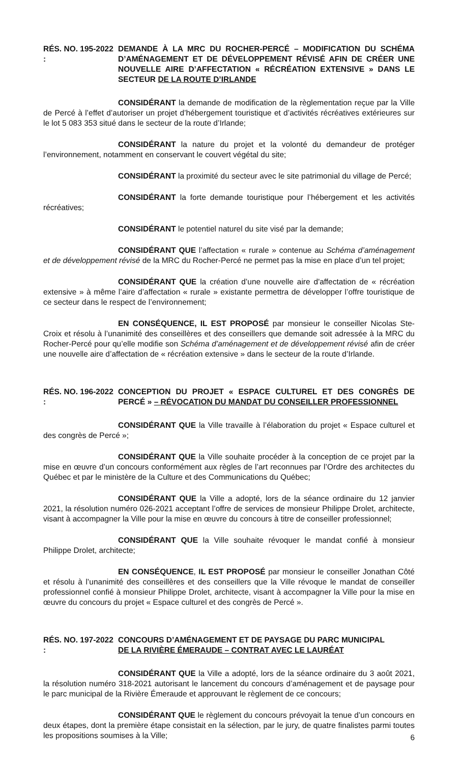RÉS. NO. 195-2022 :
DEMANDE À LA MRC DU ROCHER-PERCÉ – MODIFICATION DU SCHÉMA D’AMÉNAGEMENT ET DE DÉVELOPPEMENT RÉVISÉ AFIN DE CRÉER UNE NOUVELLE AIRE D’AFFECTATION « RÉCRÉATION EXTENSIVE » DANS LE SECTEUR DE LA ROUTE D’IRLANDE
CONSIDÉRANT la demande de modification de la règlementation reçue par la Ville de Percé à l’effet d’autoriser un projet d’hébergement touristique et d’activités récréatives extérieures sur le lot 5 083 353 situé dans le secteur de la route d’Irlande;
CONSIDÉRANT la nature du projet et la volonté du demandeur de protéger l’environnement, notamment en conservant le couvert végétal du site;
CONSIDÉRANT la proximité du secteur avec le site patrimonial du village de Percé;
CONSIDÉRANT la forte demande touristique pour l’hébergement et les activités récréatives;
CONSIDÉRANT le potentiel naturel du site visé par la demande;
CONSIDÉRANT QUE l’affectation « rurale » contenue au Schéma d’aménagement et de développement révisé de la MRC du Rocher-Percé ne permet pas la mise en place d’un tel projet;
CONSIDÉRANT QUE la création d’une nouvelle aire d'affectation de « récréation extensive » à même l’aire d’affectation « rurale » existante permettra de développer l’offre touristique de ce secteur dans le respect de l’environnement;
EN CONSÉQUENCE, IL EST PROPOSÉ par monsieur le conseiller Nicolas Ste-Croix et résolu à l’unanimité des conseillères et des conseillers que demande soit adressée à la MRC du Rocher-Percé pour qu’elle modifie son Schéma d’aménagement et de développement révisé afin de créer une nouvelle aire d’affectation de « récréation extensive » dans le secteur de la route d’Irlande.
RÉS. NO. 196-2022 :
CONCEPTION DU PROJET « ESPACE CULTUREL ET DES CONGRÈS DE PERCÉ » – RÉVOCATION DU MANDAT DU CONSEILLER PROFESSIONNEL
CONSIDÉRANT QUE la Ville travaille à l’élaboration du projet « Espace culturel et des congrès de Percé »;
CONSIDÉRANT QUE la Ville souhaite procéder à la conception de ce projet par la mise en œuvre d’un concours conformément aux règles de l’art reconnues par l’Ordre des architectes du Québec et par le ministère de la Culture et des Communications du Québec;
CONSIDÉRANT QUE la Ville a adopté, lors de la séance ordinaire du 12 janvier 2021, la résolution numéro 026-2021 acceptant l’offre de services de monsieur Philippe Drolet, architecte, visant à accompagner la Ville pour la mise en œuvre du concours à titre de conseiller professionnel;
CONSIDÉRANT QUE la Ville souhaite révoquer le mandat confié à monsieur Philippe Drolet, architecte;
EN CONSÉQUENCE, IL EST PROPOSÉ par monsieur le conseiller Jonathan Côté et résolu à l’unanimité des conseillères et des conseillers que la Ville révoque le mandat de conseiller professionnel confié à monsieur Philippe Drolet, architecte, visant à accompagner la Ville pour la mise en œuvre du concours du projet « Espace culturel et des congrès de Percé ».
RÉS. NO. 197-2022 :
CONCOURS D’AMÉNAGEMENT ET DE PAYSAGE DU PARC MUNICIPAL
DE LA RIVIÈRE ÉMERAUDE – CONTRAT AVEC LE LAURÉAT
CONSIDÉRANT QUE la Ville a adopté, lors de la séance ordinaire du 3 août 2021, la résolution numéro 318-2021 autorisant le lancement du concours d’aménagement et de paysage pour le parc municipal de la Rivière Émeraude et approuvant le règlement de ce concours;
CONSIDÉRANT QUE le règlement du concours prévoyait la tenue d’un concours en deux étapes, dont la première étape consistait en la sélection, par le jury, de quatre finalistes parmi toutes les propositions soumises à la Ville;
6